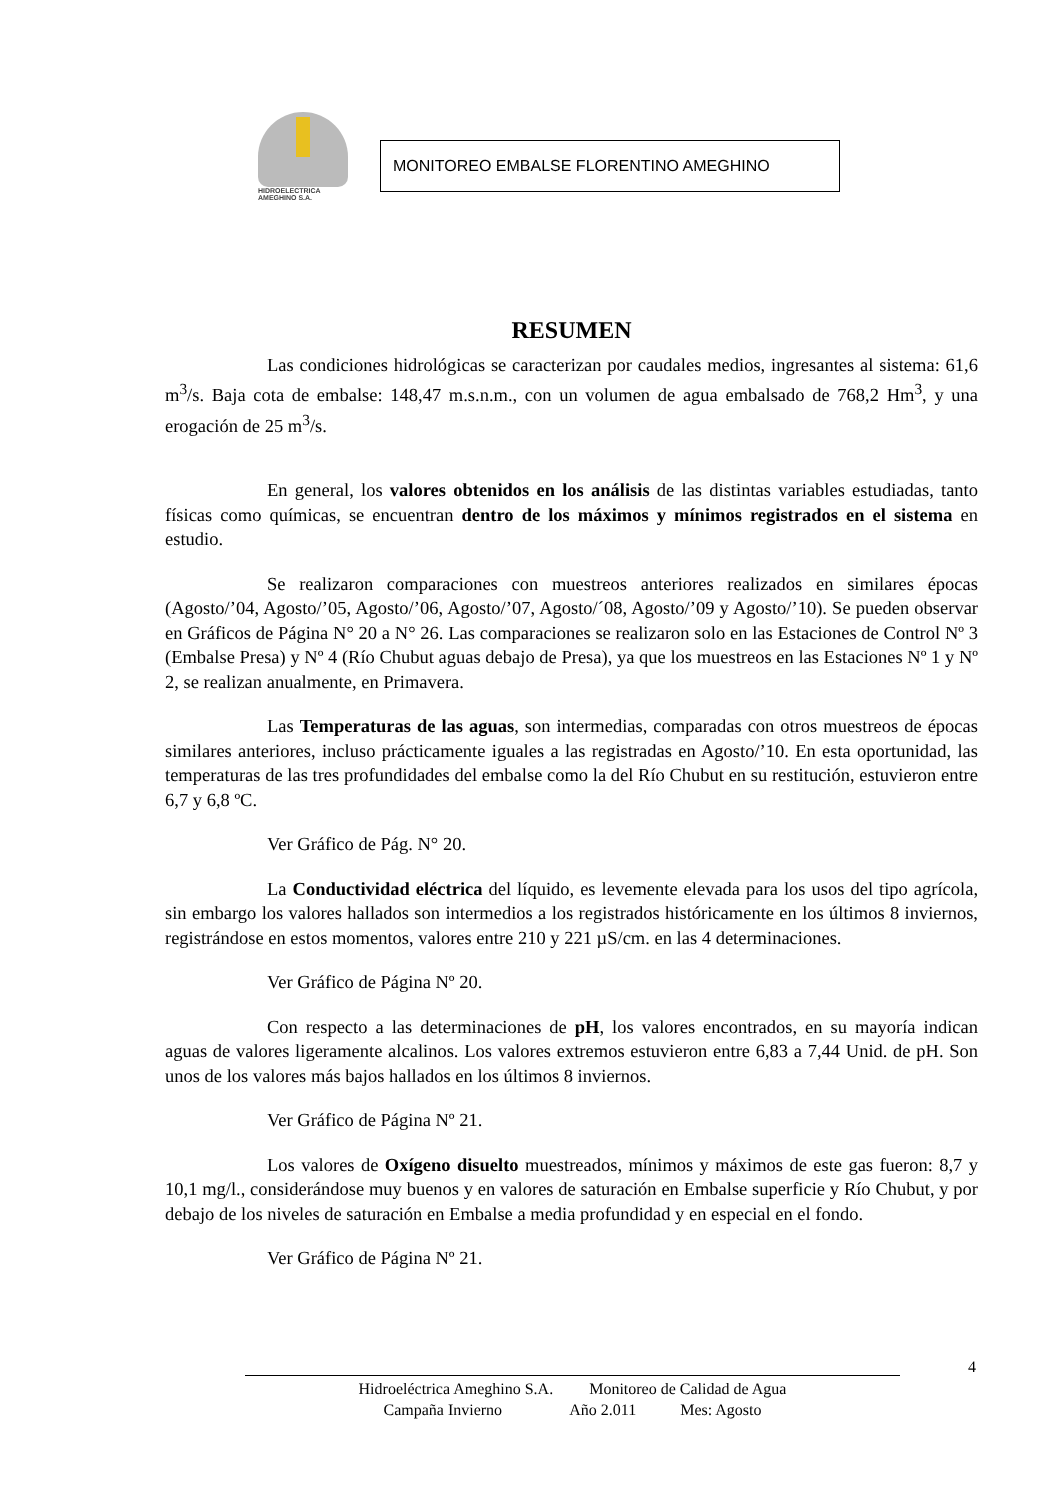HIDROELECTRICA
AMEGHINO S.A.
MONITOREO EMBALSE FLORENTINO AMEGHINO
RESUMEN
Las condiciones hidrológicas se caracterizan por caudales medios, ingresantes al sistema: 61,6 m<sup>3</sup>/s. Baja cota de embalse: 148,47 m.s.n.m., con un volumen de agua embalsado de 768,2 Hm<sup>3</sup>, y una erogación de 25 m<sup>3</sup>/s.
En general, los valores obtenidos en los análisis de las distintas variables estudiadas, tanto físicas como químicas, se encuentran dentro de los máximos y mínimos registrados en el sistema en estudio.
Se realizaron comparaciones con muestreos anteriores realizados en similares épocas (Agosto/’04, Agosto/’05, Agosto/’06, Agosto/’07, Agosto/´08, Agosto/’09 y Agosto/’10). Se pueden observar en Gráficos de Página N° 20 a N° 26. Las comparaciones se realizaron solo en las Estaciones de Control Nº 3 (Embalse Presa) y Nº 4 (Río Chubut aguas debajo de Presa), ya que los muestreos en las Estaciones Nº 1 y Nº 2, se realizan anualmente, en Primavera.
Las Temperaturas de las aguas, son intermedias, comparadas con otros muestreos de épocas similares anteriores, incluso prácticamente iguales a las registradas en Agosto/’10. En esta oportunidad, las temperaturas de las tres profundidades del embalse como la del Río Chubut en su restitución, estuvieron entre 6,7 y 6,8 ºC.
Ver Gráfico de Pág. N° 20.
La Conductividad eléctrica del líquido, es levemente elevada para los usos del tipo agrícola, sin embargo los valores hallados son intermedios a los registrados históricamente en los últimos 8 inviernos, registrándose en estos momentos, valores entre 210 y 221 µS/cm. en las 4 determinaciones.
Ver Gráfico de Página Nº 20.
Con respecto a las determinaciones de pH, los valores encontrados, en su mayoría indican aguas de valores ligeramente alcalinos. Los valores extremos estuvieron entre 6,83 a 7,44 Unid. de pH. Son unos de los valores más bajos hallados en los últimos 8 inviernos.
Ver Gráfico de Página Nº 21.
Los valores de Oxígeno disuelto muestreados, mínimos y máximos de este gas fueron: 8,7 y 10,1 mg/l., considerándose muy buenos y en valores de saturación en Embalse superficie y Río Chubut, y por debajo de los niveles de saturación en Embalse a media profundidad y en especial en el fondo.
Ver Gráfico de Página Nº 21.
4
Hidroeléctrica Ameghino S.A. Monitoreo de Calidad de Agua
Campaña Invierno Año 2.011 Mes: Agosto